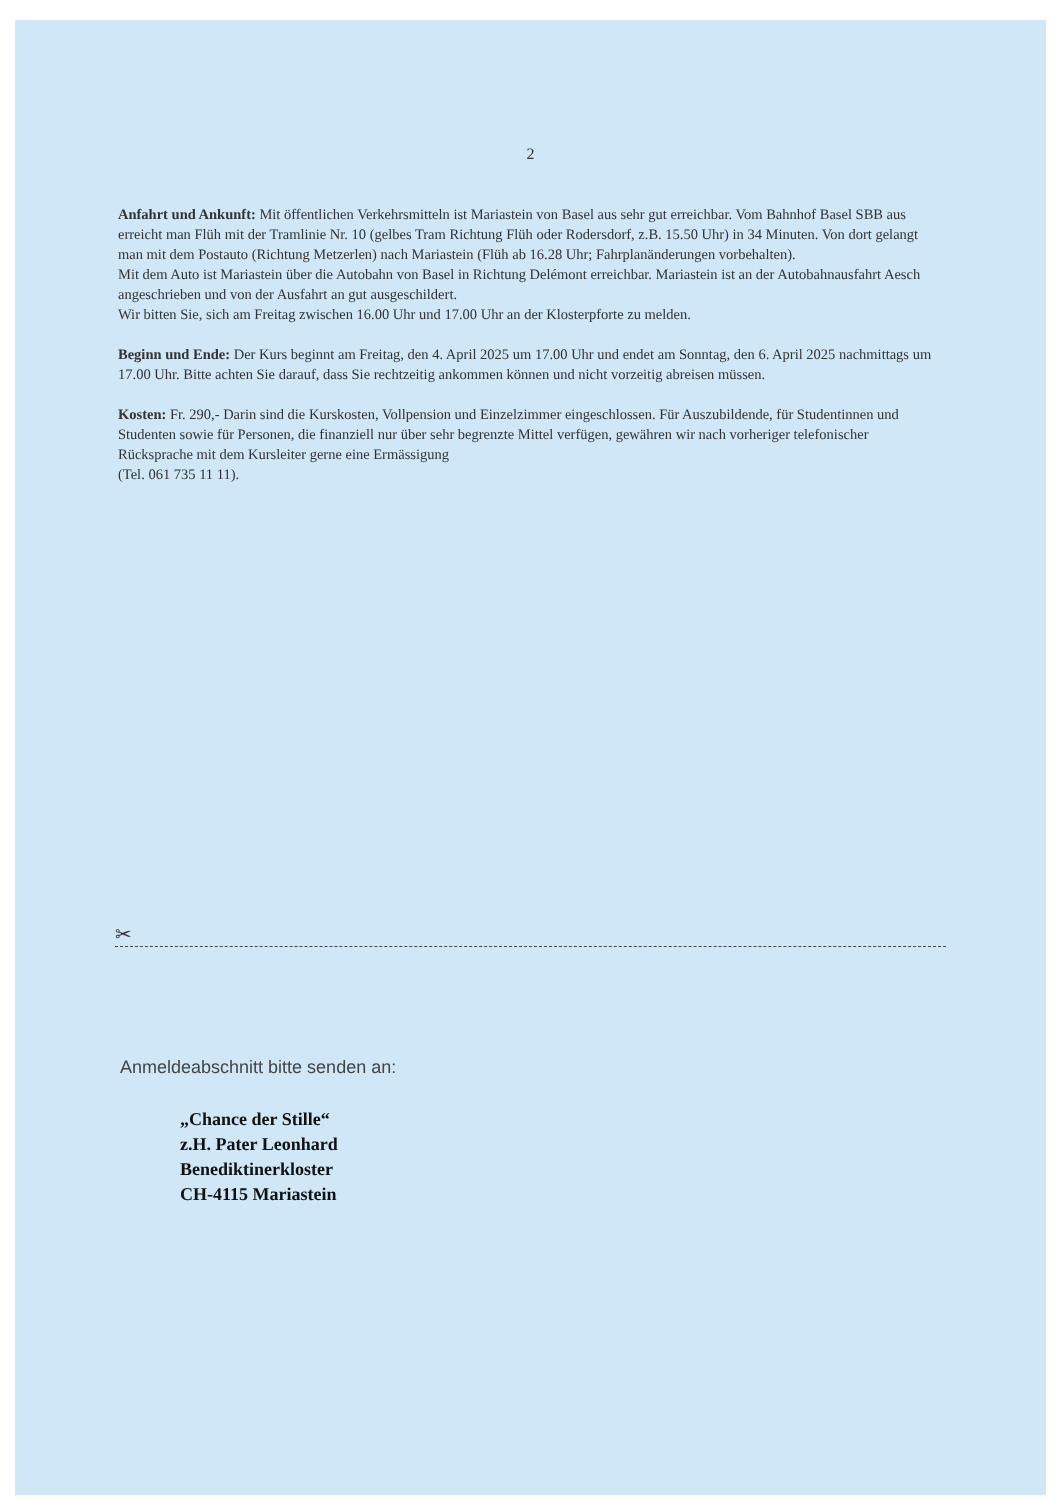2
Anfahrt und Ankunft: Mit öffentlichen Verkehrsmitteln ist Mariastein von Basel aus sehr gut erreichbar. Vom Bahnhof Basel SBB aus erreicht man Flüh mit der Tramlinie Nr. 10 (gelbes Tram Richtung Flüh oder Rodersdorf, z.B. 15.50 Uhr) in 34 Minuten. Von dort gelangt man mit dem Postauto (Richtung Metzerlen) nach Mariastein (Flüh ab 16.28 Uhr; Fahrplanänderungen vorbehalten).
Mit dem Auto ist Mariastein über die Autobahn von Basel in Richtung Delémont erreichbar. Mariastein ist an der Autobahnausfahrt Aesch angeschrieben und von der Ausfahrt an gut ausgeschildert.
Wir bitten Sie, sich am Freitag zwischen 16.00 Uhr und 17.00 Uhr an der Klosterpforte zu melden.
Beginn und Ende: Der Kurs beginnt am Freitag, den 4. April 2025 um 17.00 Uhr und endet am Sonntag, den 6. April 2025 nachmittags um 17.00 Uhr. Bitte achten Sie darauf, dass Sie rechtzeitig ankommen können und nicht vorzeitig abreisen müssen.
Kosten: Fr. 290,- Darin sind die Kurskosten, Vollpension und Einzelzimmer eingeschlossen. Für Auszubildende, für Studentinnen und Studenten sowie für Personen, die finanziell nur über sehr begrenzte Mittel verfügen, gewähren wir nach vorheriger telefonischer Rücksprache mit dem Kursleiter gerne eine Ermässigung
(Tel. 061 735 11 11).
✂
Anmeldeabschnitt bitte senden an:
„Chance der Stille“
z.H. Pater Leonhard
Benediktinerkloster
CH-4115 Mariastein